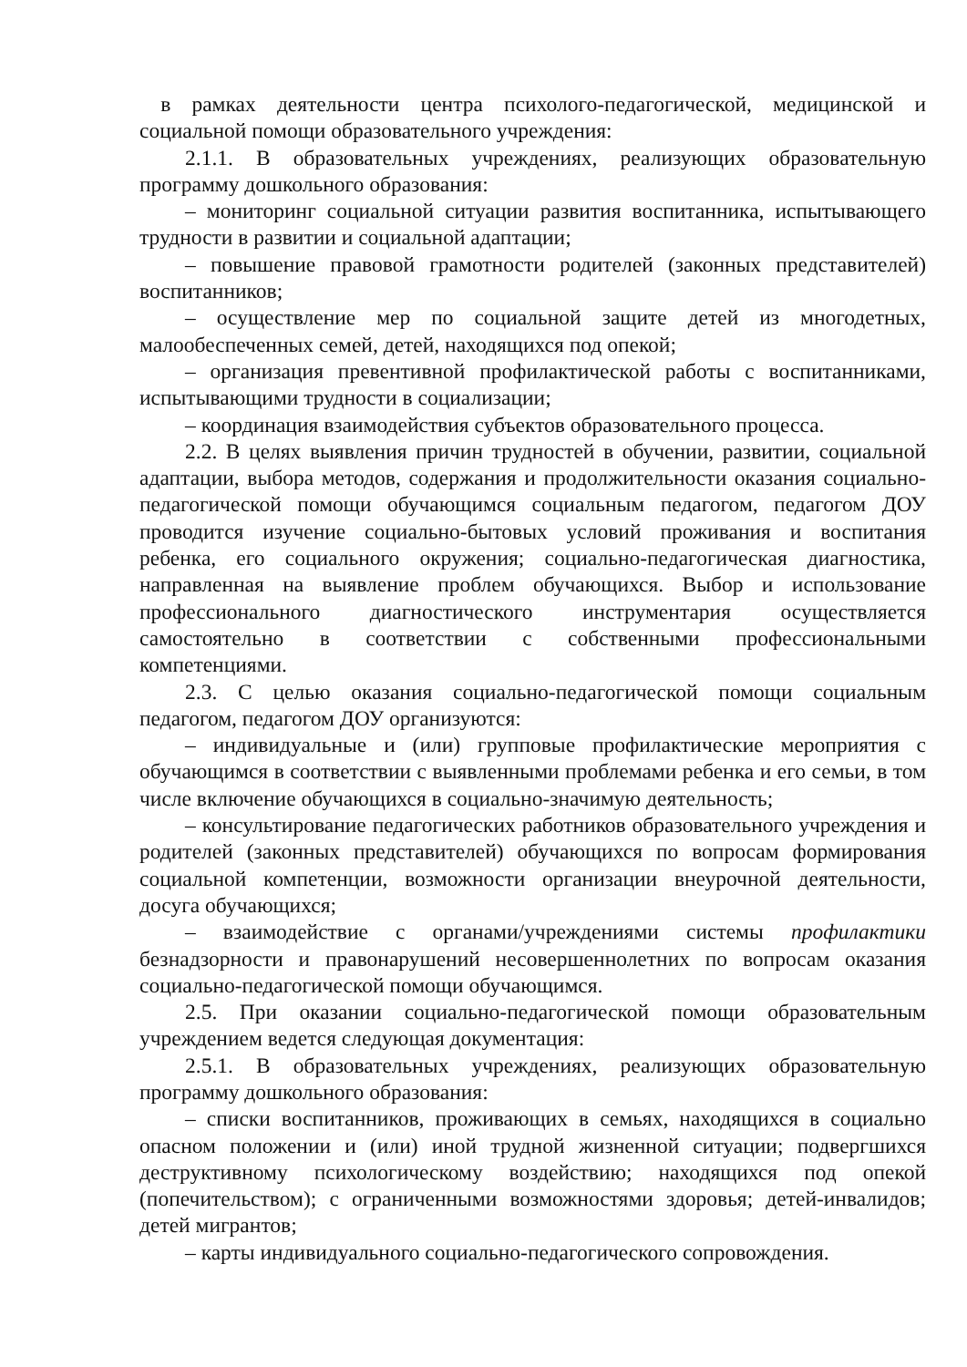в рамках деятельности центра психолого-педагогической, медицинской и социальной помощи образовательного учреждения:
2.1.1. В образовательных учреждениях, реализующих образовательную программу дошкольного образования:
– мониторинг социальной ситуации развития воспитанника, испытывающего трудности в развитии и социальной адаптации;
– повышение правовой грамотности родителей (законных представителей) воспитанников;
– осуществление мер по социальной защите детей из многодетных, малообеспеченных семей, детей, находящихся под опекой;
– организация превентивной профилактической работы с воспитанниками, испытывающими трудности в социализации;
– координация взаимодействия субъектов образовательного процесса.
2.2. В целях выявления причин трудностей в обучении, развитии, социальной адаптации, выбора методов, содержания и продолжительности оказания социально-педагогической помощи обучающимся социальным педагогом, педагогом ДОУ проводится изучение социально-бытовых условий проживания и воспитания ребенка, его социального окружения; социально-педагогическая диагностика, направленная на выявление проблем обучающихся. Выбор и использование профессионального диагностического инструментария осуществляется самостоятельно в соответствии с собственными профессиональными компетенциями.
2.3. С целью оказания социально-педагогической помощи социальным педагогом, педагогом ДОУ организуются:
– индивидуальные и (или) групповые профилактические мероприятия с обучающимся в соответствии с выявленными проблемами ребенка и его семьи, в том числе включение обучающихся в социально-значимую деятельность;
– консультирование педагогических работников образовательного учреждения и родителей (законных представителей) обучающихся по вопросам формирования социальной компетенции, возможности организации внеурочной деятельности, досуга обучающихся;
– взаимодействие с органами/учреждениями системы профилактики безнадзорности и правонарушений несовершеннолетних по вопросам оказания социально-педагогической помощи обучающимся.
2.5. При оказании социально-педагогической помощи образовательным учреждением ведется следующая документация:
2.5.1. В образовательных учреждениях, реализующих образовательную программу дошкольного образования:
– списки воспитанников, проживающих в семьях, находящихся в социально опасном положении и (или) иной трудной жизненной ситуации; подвергшихся деструктивному психологическому воздействию; находящихся под опекой (попечительством); с ограниченными возможностями здоровья; детей-инвалидов; детей мигрантов;
– карты индивидуального социально-педагогического сопровождения.